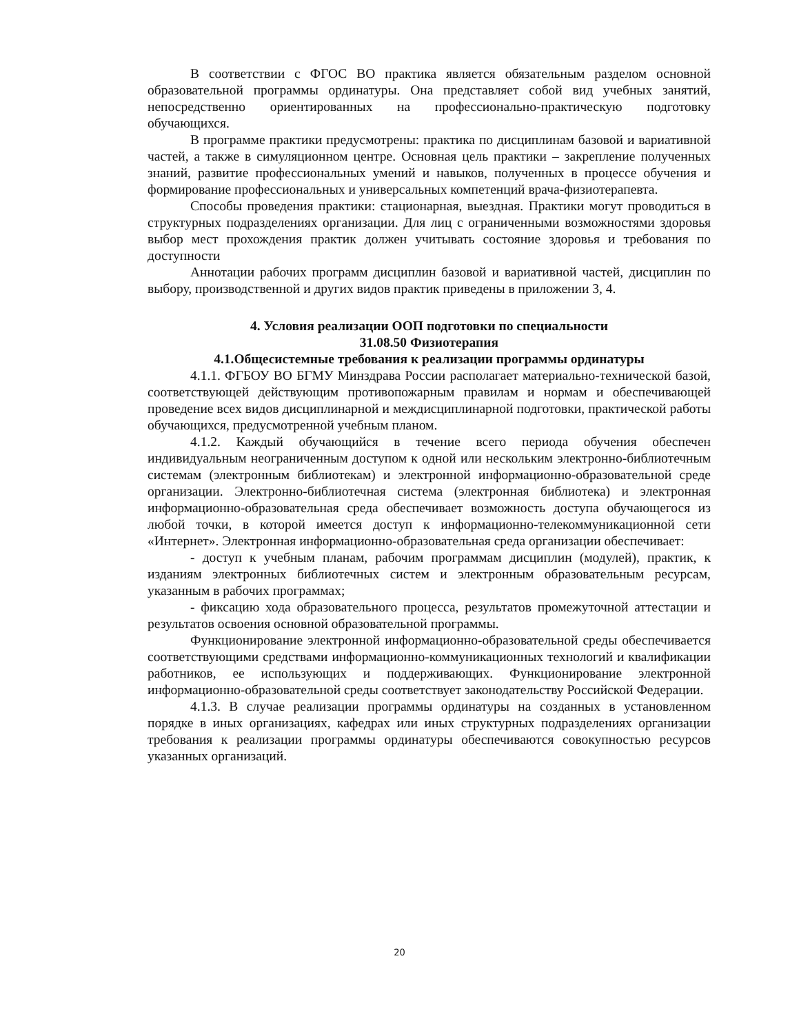В соответствии с ФГОС ВО практика является обязательным разделом основной образовательной программы ординатуры. Она представляет собой вид учебных занятий, непосредственно ориентированных на профессионально-практическую подготовку обучающихся.
В программе практики предусмотрены: практика по дисциплинам базовой и вариативной частей, а также в симуляционном центре. Основная цель практики – закрепление полученных знаний, развитие профессиональных умений и навыков, полученных в процессе обучения и формирование профессиональных и универсальных компетенций врача-физиотерапевта.
Способы проведения практики: стационарная, выездная. Практики могут проводиться в структурных подразделениях организации. Для лиц с ограниченными возможностями здоровья выбор мест прохождения практик должен учитывать состояние здоровья и требования по доступности
Аннотации рабочих программ дисциплин базовой и вариативной частей, дисциплин по выбору, производственной и других видов практик приведены в приложении 3, 4.
4. Условия реализации ООП подготовки по специальности
31.08.50 Физиотерапия
4.1.Общесистемные требования к реализации программы ординатуры
4.1.1. ФГБОУ ВО БГМУ Минздрава России располагает материально-технической базой, соответствующей действующим противопожарным правилам и нормам и обеспечивающей проведение всех видов дисциплинарной и междисциплинарной подготовки, практической работы обучающихся, предусмотренной учебным планом.
4.1.2. Каждый обучающийся в течение всего периода обучения обеспечен индивидуальным неограниченным доступом к одной или нескольким электронно-библиотечным системам (электронным библиотекам) и электронной информационно-образовательной среде организации. Электронно-библиотечная система (электронная библиотека) и электронная информационно-образовательная среда обеспечивает возможность доступа обучающегося из любой точки, в которой имеется доступ к информационно-телекоммуникационной сети «Интернет». Электронная информационно-образовательная среда организации обеспечивает:
- доступ к учебным планам, рабочим программам дисциплин (модулей), практик, к изданиям электронных библиотечных систем и электронным образовательным ресурсам, указанным в рабочих программах;
- фиксацию хода образовательного процесса, результатов промежуточной аттестации и результатов освоения основной образовательной программы.
Функционирование электронной информационно-образовательной среды обеспечивается соответствующими средствами информационно-коммуникационных технологий и квалификации работников, ее использующих и поддерживающих. Функционирование электронной информационно-образовательной среды соответствует законодательству Российской Федерации.
4.1.3. В случае реализации программы ординатуры на созданных в установленном порядке в иных организациях, кафедрах или иных структурных подразделениях организации требования к реализации программы ординатуры обеспечиваются совокупностью ресурсов указанных организаций.
20